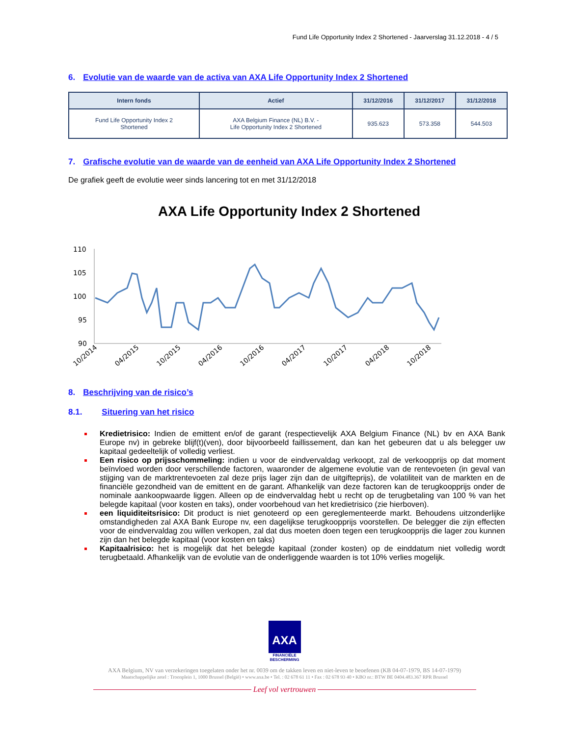Fund Life Opportunity Index 2 Shortened - Jaarverslag 31.12.2018 - 4 / 5
6. Evolutie van de waarde van de activa van AXA Life Opportunity Index 2 Shortened
| Intern fonds | Actief | 31/12/2016 | 31/12/2017 | 31/12/2018 |
| --- | --- | --- | --- | --- |
| Fund Life Opportunity Index 2 Shortened | AXA Belgium Finance (NL) B.V. - Life Opportunity Index 2 Shortened | 935.623 | 573.358 | 544.503 |
7. Grafische evolutie van de waarde van de eenheid van AXA Life Opportunity Index 2 Shortened
De grafiek geeft de evolutie weer sinds lancering tot en met 31/12/2018
AXA Life Opportunity Index 2 Shortened
110
105
100
95
90
10/2014
04/2015
10/2015
04/2016
10/2016
04/2017
10/2017
04/2018
10/2018
8. Beschrijving van de risico’s
8.1. Situering van het risico
Kredietrisico: Indien de emittent en/of de garant (respectievelijk AXA Belgium Finance (NL) bv en AXA Bank Europe nv) in gebreke blijf(t)(ven), door bijvoorbeeld faillissement, dan kan het gebeuren dat u als belegger uw kapitaal gedeeltelijk of volledig verliest.
Een risico op prijsschommeling: indien u voor de eindvervaldag verkoopt, zal de verkoopprijs op dat moment beïnvloed worden door verschillende factoren, waaronder de algemene evolutie van de rentevoeten (in geval van stijging van de marktrentevoeten zal deze prijs lager zijn dan de uitgifteprijs), de volatiliteit van de markten en de financiële gezondheid van de emittent en de garant. Afhankelijk van deze factoren kan de terugkoopprijs onder de nominale aankoopwaarde liggen. Alleen op de eindvervaldag hebt u recht op de terugbetaling van 100 % van het belegde kapitaal (voor kosten en taks), onder voorbehoud van het kredietrisico (zie hierboven).
een liquiditeitsrisico: Dit product is niet genoteerd op een gereglementeerde markt. Behoudens uitzonderlijke omstandigheden zal AXA Bank Europe nv, een dagelijkse terugkoopprijs voorstellen. De belegger die zijn effecten voor de eindvervaldag zou willen verkopen, zal dat dus moeten doen tegen een terugkoopprijs die lager zou kunnen zijn dan het belegde kapitaal (voor kosten en taks)
Kapitaalrisico: het is mogelijk dat het belegde kapitaal (zonder kosten) op de einddatum niet volledig wordt terugbetaald. Afhankelijk van de evolutie van de onderliggende waarden is tot 10% verlies mogelijk.
AXA
FINANCIËLE
BESCHERMING
AXA Belgium, NV van verzekeringen toegelaten onder het nr. 0039 om de takken leven en niet-leven te beoefenen (KB 04-07-1979, BS 14-07-1979)
Maatschappelijke zetel : Troonplein 1, 1000 Brussel (België) • www.axa.be • Tel. : 02 678 61 11 • Fax : 02 678 93 40 • KBO nr.: BTW BE 0404.483.367 RPR Brussel
Leef vol vertrouwen